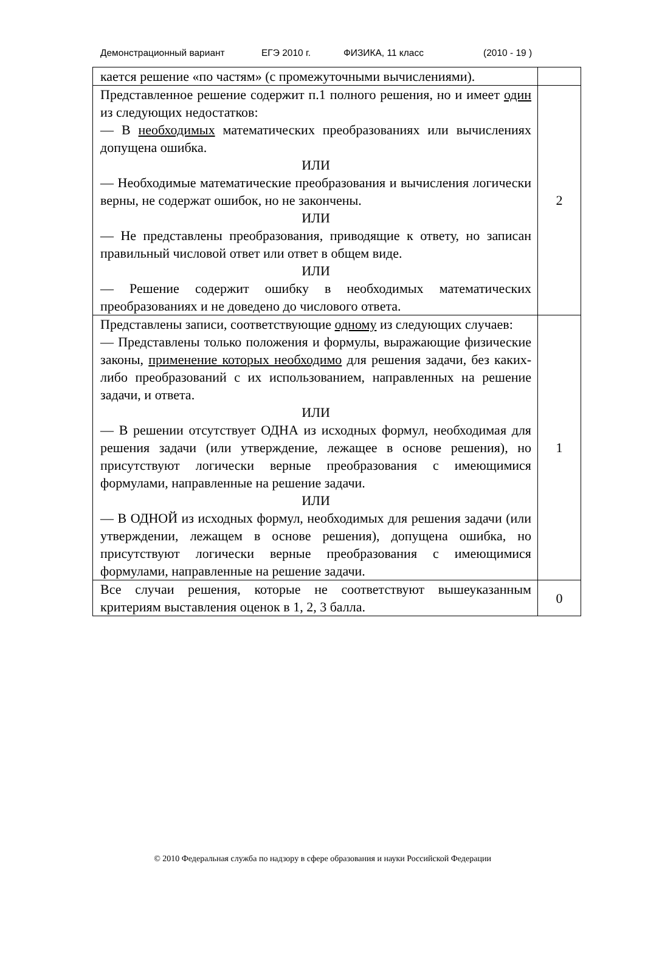Демонстрационный вариант ЕГЭ 2010 г. ФИЗИКА, 11 класс (2010 - 19 )
| кается решение «по частям» (с промежуточными вычислениями). | |
| Представленное решение содержит п.1 полного решения, но и имеет один из следующих недостатков: — В необходимых математических преобразованиях или вычислениях допущена ошибка. ИЛИ — Необходимые математические преобразования и вычисления логически верны, не содержат ошибок, но не закончены. ИЛИ — Не представлены преобразования, приводящие к ответу, но записан правильный числовой ответ или ответ в общем виде. ИЛИ — Решение содержит ошибку в необходимых математических преобразованиях и не доведено до числового ответа. | 2 |
| Представлены записи, соответствующие одному из следующих случаев: — Представлены только положения и формулы, выражающие физические законы, применение которых необходимо для решения задачи, без каких-либо преобразований с их использованием, направленных на решение задачи, и ответа. ИЛИ — В решении отсутствует ОДНА из исходных формул, необходимая для решения задачи (или утверждение, лежащее в основе решения), но присутствуют логически верные преобразования с имеющимися формулами, направленные на решение задачи. ИЛИ — В ОДНОЙ из исходных формул, необходимых для решения задачи (или утверждении, лежащем в основе решения), допущена ошибка, но присутствуют логически верные преобразования с имеющимися формулами, направленные на решение задачи. | 1 |
| Все случаи решения, которые не соответствуют вышеуказанным критериям выставления оценок в 1, 2, 3 балла. | 0 |
© 2010 Федеральная служба по надзору в сфере образования и науки Российской Федерации